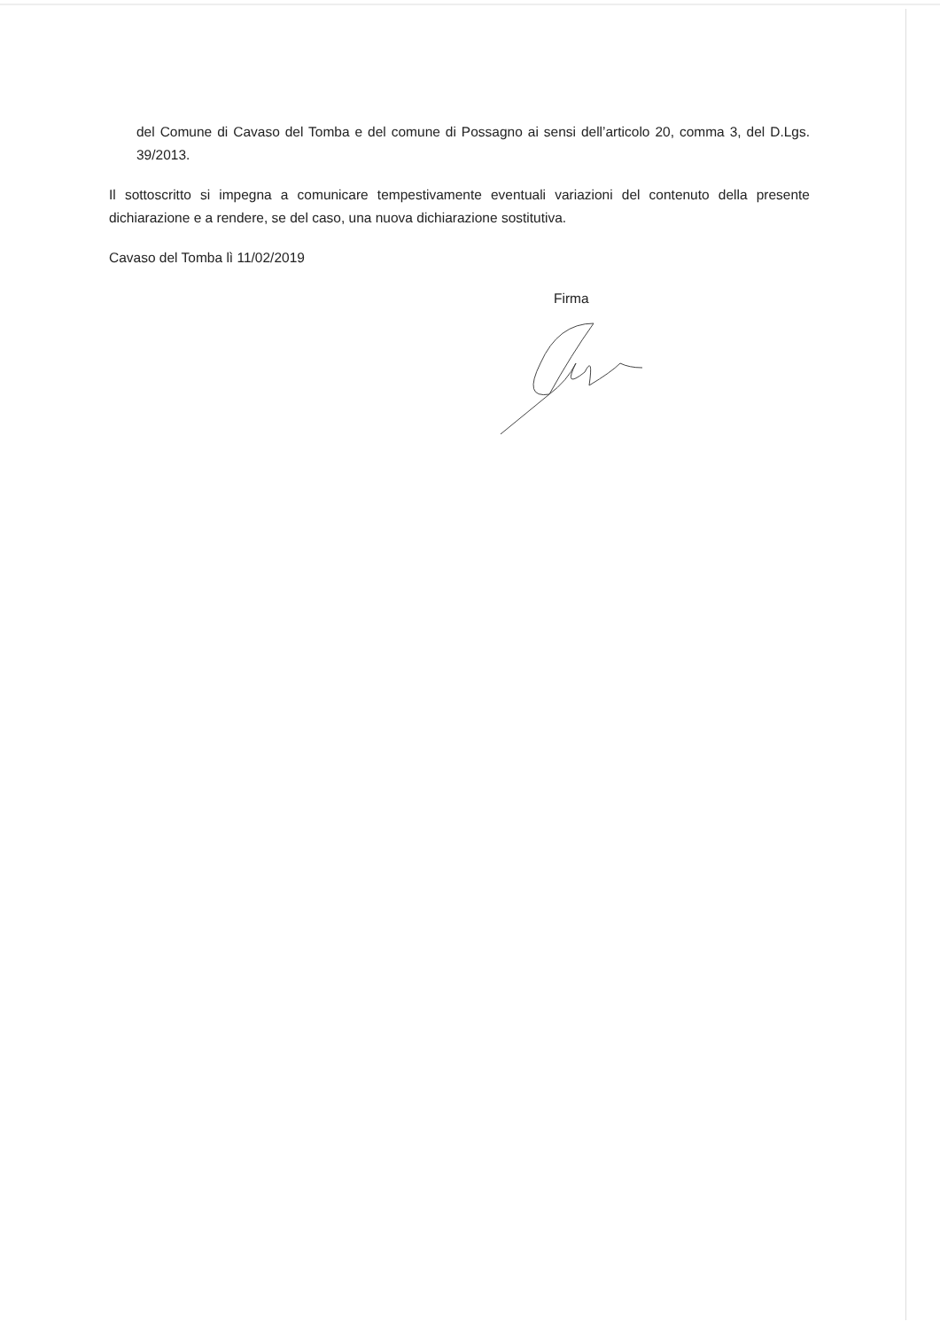del Comune di Cavaso del Tomba e del comune di Possagno ai sensi dell’articolo 20, comma 3, del D.Lgs. 39/2013.
Il sottoscritto si impegna a comunicare tempestivamente eventuali variazioni del contenuto della presente dichiarazione e a rendere, se del caso, una nuova dichiarazione sostitutiva.
Cavaso del Tomba lì 11/02/2019
Firma